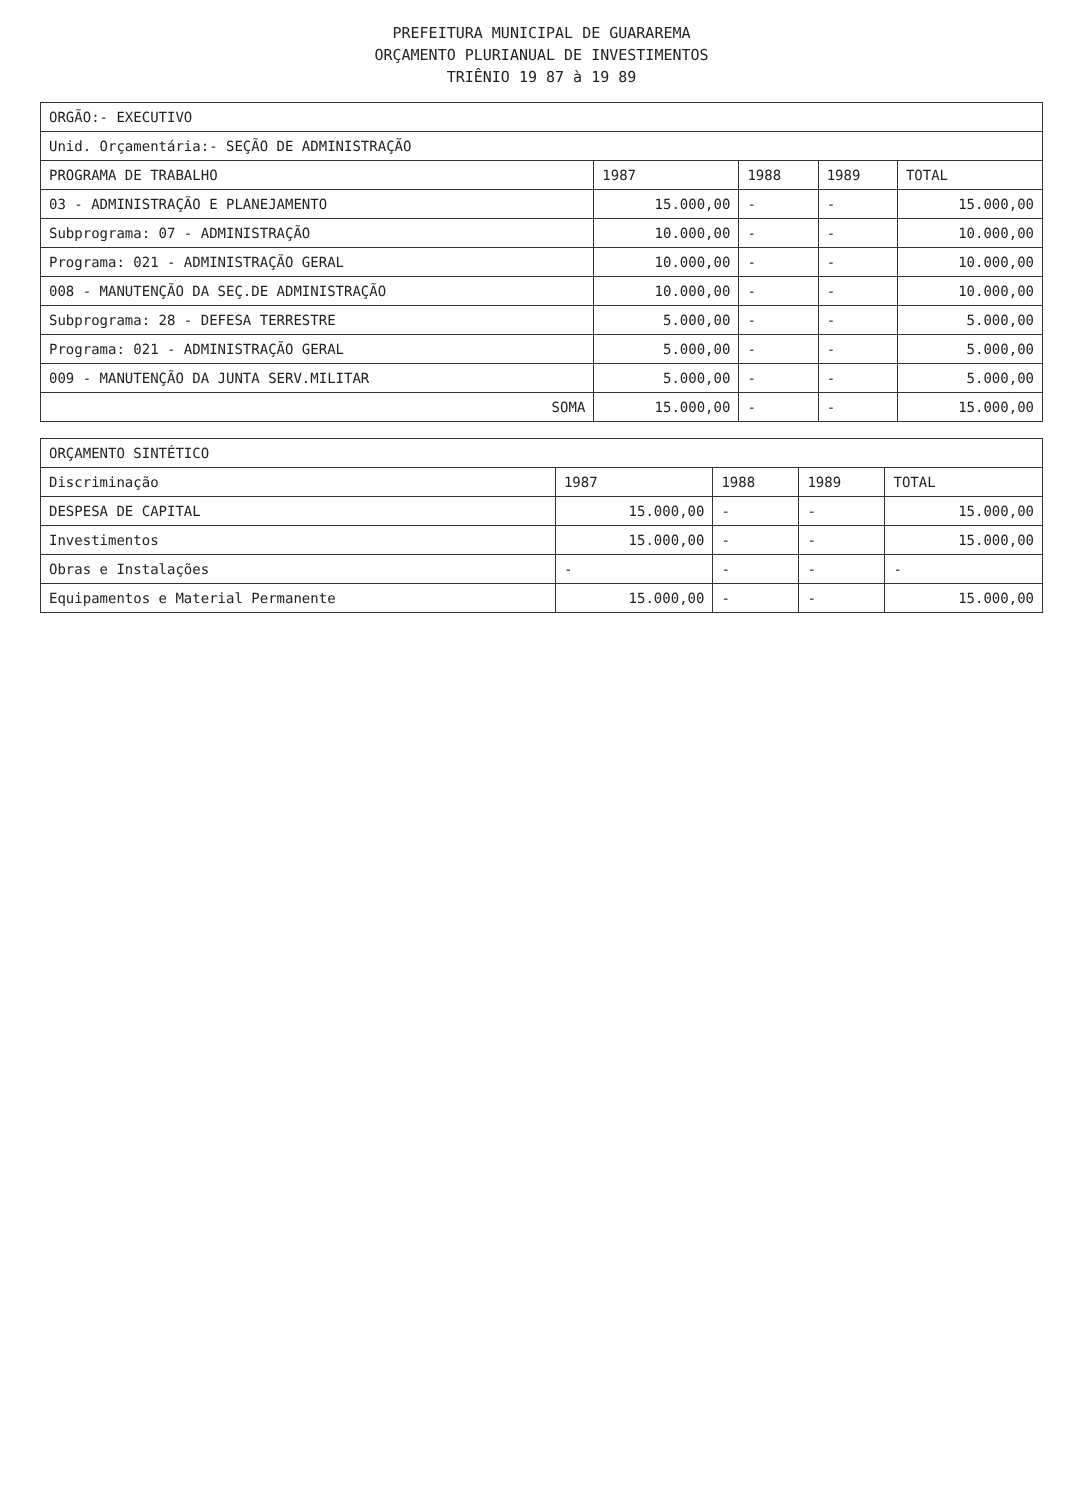PREFEITURA MUNICIPAL DE GUARAREMA
ORÇAMENTO PLURIANUAL DE INVESTIMENTOS
TRIÊNIO 19 87 à 19 89
| ORGÃO:- EXECUTIVO | | | | |
| Unid. Orçamentária:- SEÇÃO DE ADMINISTRAÇÃO | | | | |
| PROGRAMA DE TRABALHO | 1987 | 1988 | 1989 | TOTAL |
| 03 - ADMINISTRAÇÃO E PLANEJAMENTO | 15.000,00 | - | - | 15.000,00 |
| Subprograma: 07 - ADMINISTRAÇÃO | 10.000,00 | - | - | 10.000,00 |
| Programa: 021 - ADMINISTRAÇÃO GERAL | 10.000,00 | - | - | 10.000,00 |
| 008 - MANUTENÇÃO DA SEÇ.DE ADMINISTRAÇÃO | 10.000,00 | - | - | 10.000,00 |
| Subprograma: 28 - DEFESA TERRESTRE | 5.000,00 | - | - | 5.000,00 |
| Programa: 021 - ADMINISTRAÇÃO GERAL | 5.000,00 | - | - | 5.000,00 |
| 009 - MANUTENÇÃO DA JUNTA SERV.MILITAR | 5.000,00 | - | - | 5.000,00 |
| SOMA | 15.000,00 | - | - | 15.000,00 |
| ORÇAMENTO SINTÉTICO | | | | |
| Discriminação | 1987 | 1988 | 1989 | TOTAL |
| DESPESA DE CAPITAL | 15.000,00 | - | - | 15.000,00 |
| Investimentos | 15.000,00 | - | - | 15.000,00 |
| Obras e Instalações | - | - | - | - |
| Equipamentos e Material Permanente | 15.000,00 | - | - | 15.000,00 |